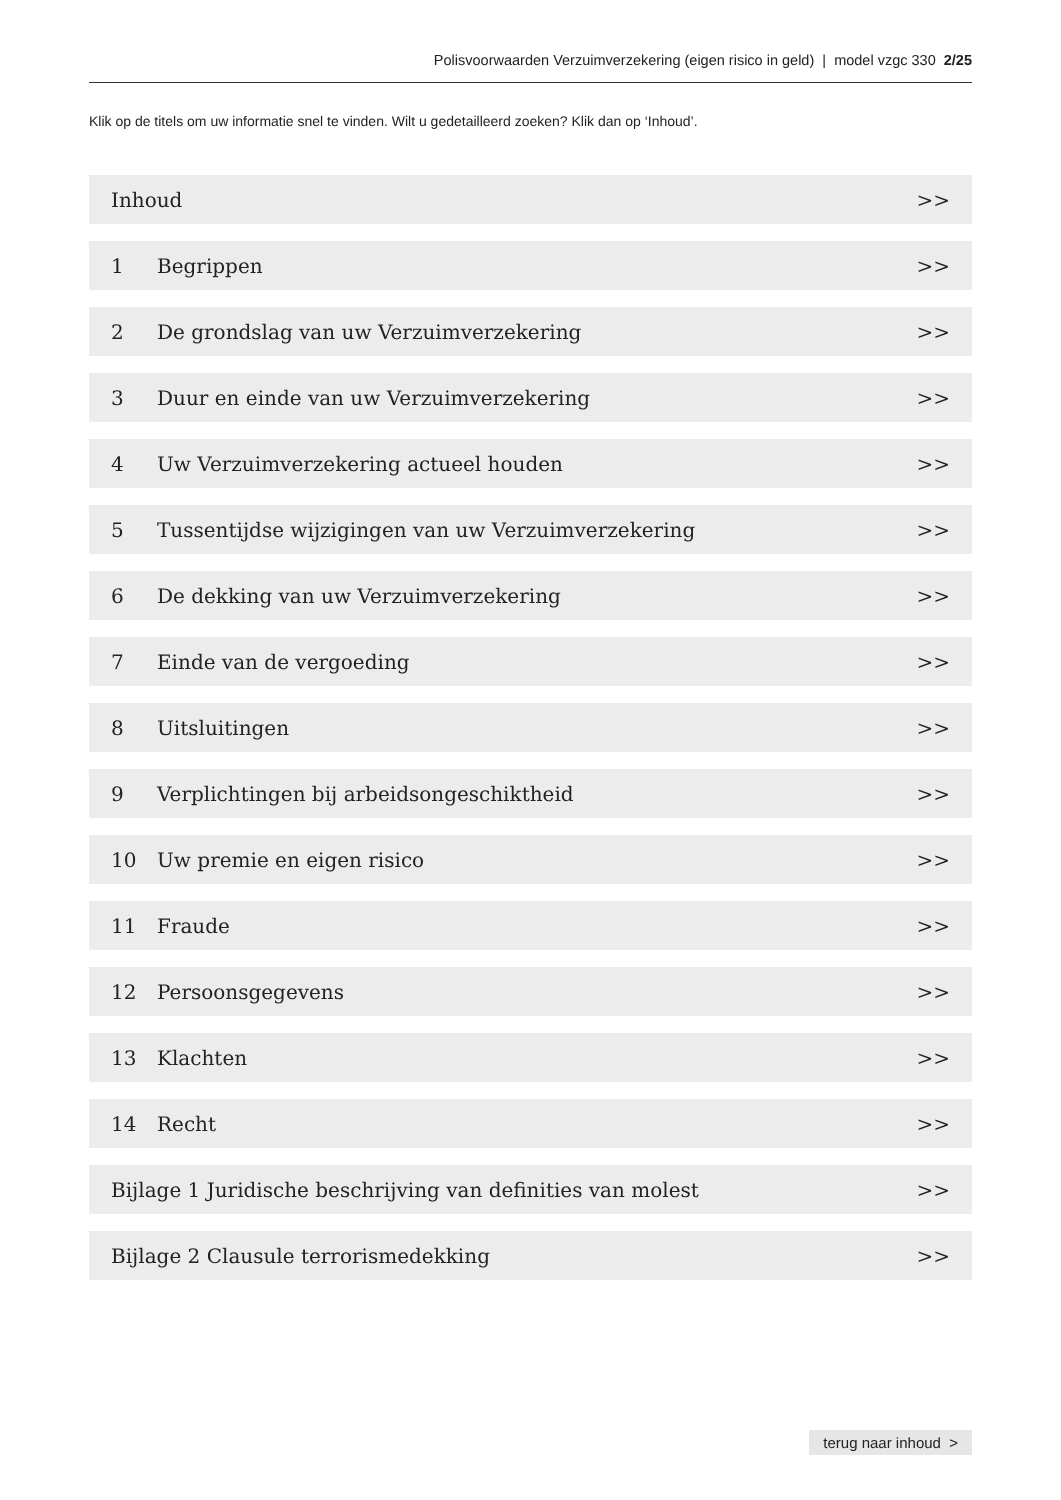Polisvoorwaarden Verzuimverzekering (eigen risico in geld) | model vzgc 330 2/25
Klik op de titels om uw informatie snel te vinden. Wilt u gedetailleerd zoeken? Klik dan op ‘Inhoud’.
Inhoud >>
1 Begrippen >>
2 De grondslag van uw Verzuimverzekering >>
3 Duur en einde van uw Verzuimverzekering >>
4 Uw Verzuimverzekering actueel houden >>
5 Tussentijdse wijzigingen van uw Verzuimverzekering >>
6 De dekking van uw Verzuimverzekering >>
7 Einde van de vergoeding >>
8 Uitsluitingen >>
9 Verplichtingen bij arbeidsongeschiktheid >>
10 Uw premie en eigen risico >>
11 Fraude >>
12 Persoonsgegevens >>
13 Klachten >>
14 Recht >>
Bijlage 1 Juridische beschrijving van definities van molest >>
Bijlage 2 Clausule terrorismedekking >>
terug naar inhoud >